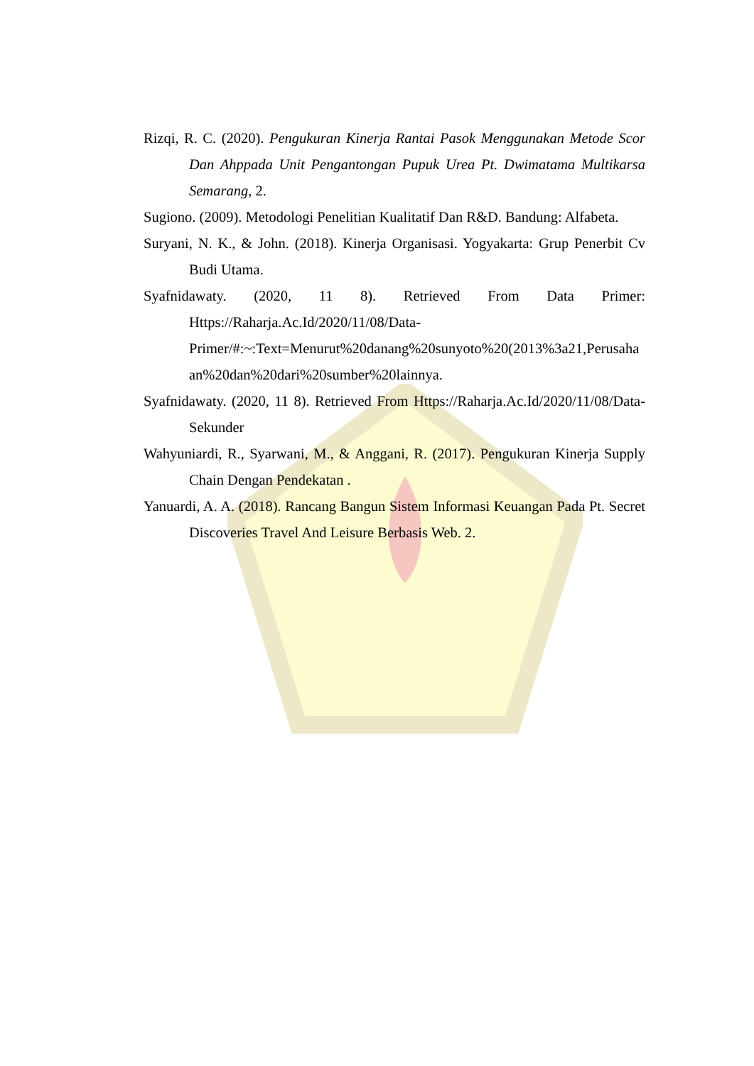Rizqi, R. C. (2020). Pengukuran Kinerja Rantai Pasok Menggunakan Metode Scor Dan Ahppada Unit Pengantongan Pupuk Urea Pt. Dwimatama Multikarsa Semarang, 2.
Sugiono. (2009). Metodologi Penelitian Kualitatif Dan R&D. Bandung: Alfabeta.
Suryani, N. K., & John. (2018). Kinerja Organisasi. Yogyakarta: Grup Penerbit Cv Budi Utama.
Syafnidawaty. (2020, 11 8). Retrieved From Data Primer: Https://Raharja.Ac.Id/2020/11/08/Data-Primer/#:~:Text=Menurut%20danang%20sunyoto%20(2013%3a21,Perusahaan%20dan%20dari%20sumber%20lainnya.
Syafnidawaty. (2020, 11 8). Retrieved From Https://Raharja.Ac.Id/2020/11/08/Data-Sekunder
Wahyuniardi, R., Syarwani, M., & Anggani, R. (2017). Pengukuran Kinerja Supply Chain Dengan Pendekatan .
Yanuardi, A. A. (2018). Rancang Bangun Sistem Informasi Keuangan Pada Pt. Secret Discoveries Travel And Leisure Berbasis Web. 2.